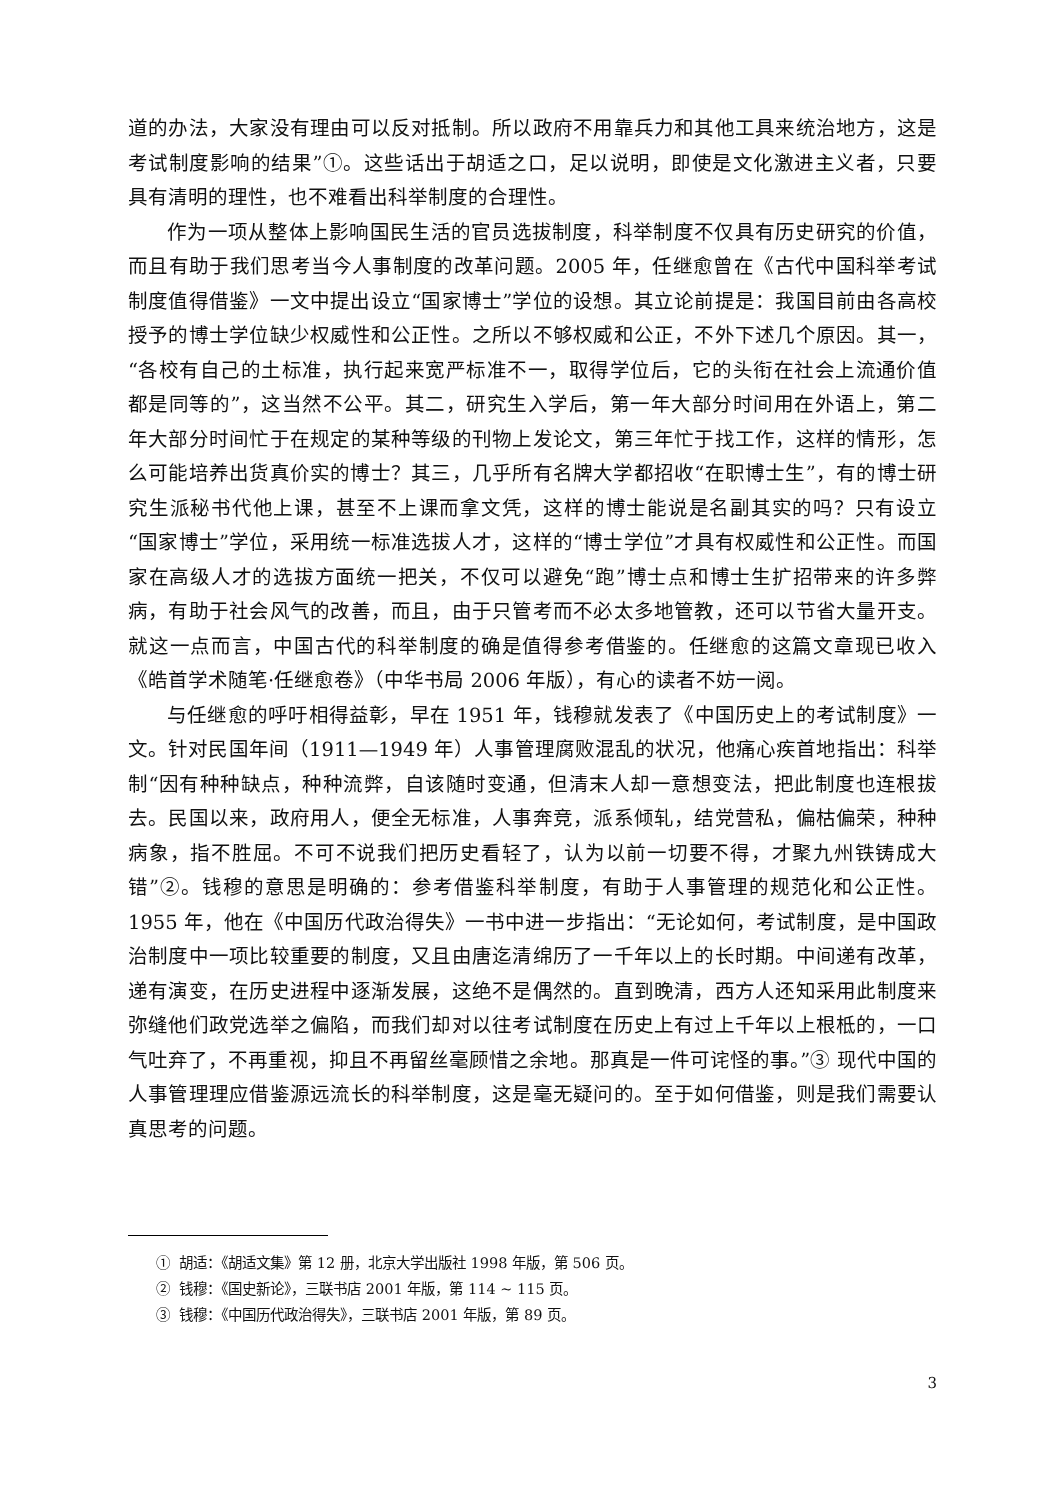道的办法，大家没有理由可以反对抵制。所以政府不用靠兵力和其他工具来统治地方，这是考试制度影响的结果”①。这些话出于胡适之口，足以说明，即使是文化激进主义者，只要具有清明的理性，也不难看出科举制度的合理性。
作为一项从整体上影响国民生活的官员选拔制度，科举制度不仅具有历史研究的价值，而且有助于我们思考当今人事制度的改革问题。2005 年，任继愈曾在《古代中国科举考试制度值得借鉴》一文中提出设立“国家博士”学位的设想。其立论前提是：我国目前由各高校授予的博士学位缺少权威性和公正性。之所以不够权威和公正，不外下述几个原因。其一，“各校有自己的土标准，执行起来宽严标准不一，取得学位后，它的头衔在社会上流通价值都是同等的”，这当然不公平。其二，研究生入学后，第一年大部分时间用在外语上，第二年大部分时间忙于在规定的某种等级的刊物上发论文，第三年忙于找工作，这样的情形，怎么可能培养出货真价实的博士？其三，几乎所有名牌大学都招收“在职博士生”，有的博士研究生派秘书代他上课，甚至不上课而拿文凭，这样的博士能说是名副其实的吗？只有设立“国家博士”学位，采用统一标准选拔人才，这样的“博士学位”才具有权威性和公正性。而国家在高级人才的选拔方面统一把关，不仅可以避免“跑”博士点和博士生扩招带来的许多弊病，有助于社会风气的改善，而且，由于只管考而不必太多地管教，还可以节省大量开支。就这一点而言，中国古代的科举制度的确是值得参考借鉴的。任继愈的这篇文章现已收入《皓首学术随笔·任继愈卷》（中华书局 2006 年版），有心的读者不妨一阅。
与任继愈的呼吁相得益彰，早在 1951 年，钱穆就发表了《中国历史上的考试制度》一文。针对民国年间（1911—1949 年）人事管理腐败混乱的状况，他痛心疾首地指出：科举制“因有种种缺点，种种流弊，自该随时变通，但清末人却一意想变法，把此制度也连根拔去。民国以来，政府用人，便全无标准，人事奔竞，派系倾轧，结党营私，偏枯偏荣，种种病象，指不胜屈。不可不说我们把历史看轻了，认为以前一切要不得，才聚九州铁铸成大错”②。钱穆的意思是明确的：参考借鉴科举制度，有助于人事管理的规范化和公正性。1955 年，他在《中国历代政治得失》一书中进一步指出：“无论如何，考试制度，是中国政治制度中一项比较重要的制度，又且由唐迄清绵历了一千年以上的长时期。中间递有改革，递有演变，在历史进程中逐渐发展，这绝不是偶然的。直到晚清，西方人还知采用此制度来弥缝他们政党选举之偏陷，而我们却对以往考试制度在历史上有过上千年以上根柢的，一口气吐弃了，不再重视，抑且不再留丝毫顾惜之余地。那真是一件可诧怪的事。”③ 现代中国的人事管理理应借鉴源远流长的科举制度，这是毫无疑问的。至于如何借鉴，则是我们需要认真思考的问题。
① 胡适：《胡适文集》第 12 册，北京大学出版社 1998 年版，第 506 页。
② 钱穆：《国史新论》，三联书店 2001 年版，第 114 ~ 115 页。
③ 钱穆：《中国历代政治得失》，三联书店 2001 年版，第 89 页。
3